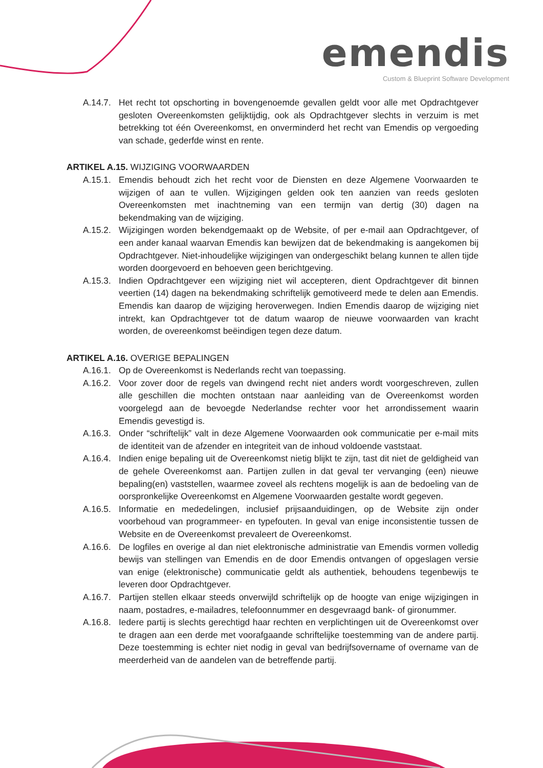emendis
Custom & Blueprint Software Development
A.14.7.
Het recht tot opschorting in bovengenoemde gevallen geldt voor alle met Opdrachtgever gesloten Overeenkomsten gelijktijdig, ook als Opdrachtgever slechts in verzuim is met betrekking tot één Overeenkomst, en onverminderd het recht van Emendis op vergoeding van schade, gederfde winst en rente.
ARTIKEL A.15. WIJZIGING VOORWAARDEN
A.15.1.
Emendis behoudt zich het recht voor de Diensten en deze Algemene Voorwaarden te wijzigen of aan te vullen. Wijzigingen gelden ook ten aanzien van reeds gesloten Overeenkomsten met inachtneming van een termijn van dertig (30) dagen na bekendmaking van de wijziging.
A.15.2.
Wijzigingen worden bekendgemaakt op de Website, of per e-mail aan Opdrachtgever, of een ander kanaal waarvan Emendis kan bewijzen dat de bekendmaking is aangekomen bij Opdrachtgever. Niet-inhoudelijke wijzigingen van ondergeschikt belang kunnen te allen tijde worden doorgevoerd en behoeven geen berichtgeving.
A.15.3.
Indien Opdrachtgever een wijziging niet wil accepteren, dient Opdrachtgever dit binnen veertien (14) dagen na bekendmaking schriftelijk gemotiveerd mede te delen aan Emendis. Emendis kan daarop de wijziging heroverwegen. Indien Emendis daarop de wijziging niet intrekt, kan Opdrachtgever tot de datum waarop de nieuwe voorwaarden van kracht worden, de overeenkomst beëindigen tegen deze datum.
ARTIKEL A.16. OVERIGE BEPALINGEN
A.16.1.
Op de Overeenkomst is Nederlands recht van toepassing.
A.16.2.
Voor zover door de regels van dwingend recht niet anders wordt voorgeschreven, zullen alle geschillen die mochten ontstaan naar aanleiding van de Overeenkomst worden voorgelegd aan de bevoegde Nederlandse rechter voor het arrondissement waarin Emendis gevestigd is.
A.16.3.
Onder “schriftelijk” valt in deze Algemene Voorwaarden ook communicatie per e-mail mits de identiteit van de afzender en integriteit van de inhoud voldoende vaststaat.
A.16.4.
Indien enige bepaling uit de Overeenkomst nietig blijkt te zijn, tast dit niet de geldigheid van de gehele Overeenkomst aan. Partijen zullen in dat geval ter vervanging (een) nieuwe bepaling(en) vaststellen, waarmee zoveel als rechtens mogelijk is aan de bedoeling van de oorspronkelijke Overeenkomst en Algemene Voorwaarden gestalte wordt gegeven.
A.16.5.
Informatie en mededelingen, inclusief prijsaanduidingen, op de Website zijn onder voorbehoud van programmeer- en typefouten. In geval van enige inconsistentie tussen de Website en de Overeenkomst prevaleert de Overeenkomst.
A.16.6.
De logfiles en overige al dan niet elektronische administratie van Emendis vormen volledig bewijs van stellingen van Emendis en de door Emendis ontvangen of opgeslagen versie van enige (elektronische) communicatie geldt als authentiek, behoudens tegenbewijs te leveren door Opdrachtgever.
A.16.7.
Partijen stellen elkaar steeds onverwijld schriftelijk op de hoogte van enige wijzigingen in naam, postadres, e-mailadres, telefoonnummer en desgevraagd bank- of gironummer.
A.16.8.
Iedere partij is slechts gerechtigd haar rechten en verplichtingen uit de Overeenkomst over te dragen aan een derde met voorafgaande schriftelijke toestemming van de andere partij. Deze toestemming is echter niet nodig in geval van bedrijfsovername of overname van de meerderheid van de aandelen van de betreffende partij.